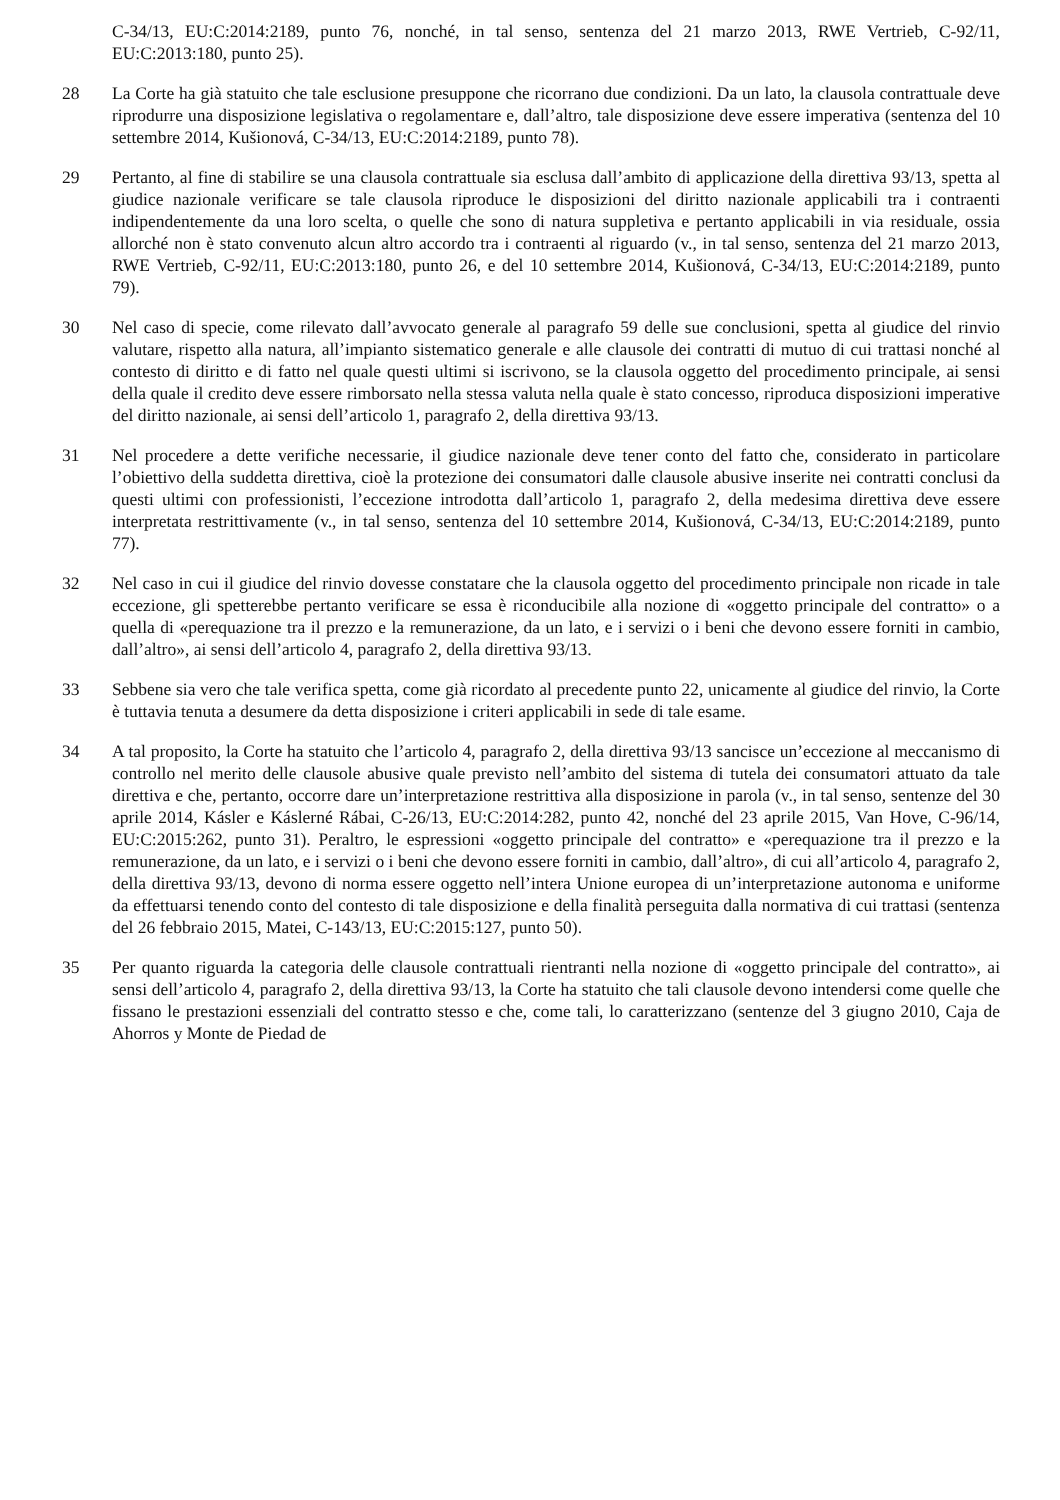C‑34/13, EU:C:2014:2189, punto 76, nonché, in tal senso, sentenza del 21 marzo 2013, RWE Vertrieb, C‑92/11, EU:C:2013:180, punto 25).
28 La Corte ha già statuito che tale esclusione presuppone che ricorrano due condizioni. Da un lato, la clausola contrattuale deve riprodurre una disposizione legislativa o regolamentare e, dall’altro, tale disposizione deve essere imperativa (sentenza del 10 settembre 2014, Kušionová, C‑34/13, EU:C:2014:2189, punto 78).
29 Pertanto, al fine di stabilire se una clausola contrattuale sia esclusa dall’ambito di applicazione della direttiva 93/13, spetta al giudice nazionale verificare se tale clausola riproduce le disposizioni del diritto nazionale applicabili tra i contraenti indipendentemente da una loro scelta, o quelle che sono di natura suppletiva e pertanto applicabili in via residuale, ossia allorché non è stato convenuto alcun altro accordo tra i contraenti al riguardo (v., in tal senso, sentenza del 21 marzo 2013, RWE Vertrieb, C‑92/11, EU:C:2013:180, punto 26, e del 10 settembre 2014, Kušionová, C‑34/13, EU:C:2014:2189, punto 79).
30 Nel caso di specie, come rilevato dall’avvocato generale al paragrafo 59 delle sue conclusioni, spetta al giudice del rinvio valutare, rispetto alla natura, all’impianto sistematico generale e alle clausole dei contratti di mutuo di cui trattasi nonché al contesto di diritto e di fatto nel quale questi ultimi si iscrivono, se la clausola oggetto del procedimento principale, ai sensi della quale il credito deve essere rimborsato nella stessa valuta nella quale è stato concesso, riproduca disposizioni imperative del diritto nazionale, ai sensi dell’articolo 1, paragrafo 2, della direttiva 93/13.
31 Nel procedere a dette verifiche necessarie, il giudice nazionale deve tener conto del fatto che, considerato in particolare l’obiettivo della suddetta direttiva, cioè la protezione dei consumatori dalle clausole abusive inserite nei contratti conclusi da questi ultimi con professionisti, l’eccezione introdotta dall’articolo 1, paragrafo 2, della medesima direttiva deve essere interpretata restrittivamente (v., in tal senso, sentenza del 10 settembre 2014, Kušionová, C‑34/13, EU:C:2014:2189, punto 77).
32 Nel caso in cui il giudice del rinvio dovesse constatare che la clausola oggetto del procedimento principale non ricade in tale eccezione, gli spetterebbe pertanto verificare se essa è riconducibile alla nozione di «oggetto principale del contratto» o a quella di «perequazione tra il prezzo e la remunerazione, da un lato, e i servizi o i beni che devono essere forniti in cambio, dall’altro», ai sensi dell’articolo 4, paragrafo 2, della direttiva 93/13.
33 Sebbene sia vero che tale verifica spetta, come già ricordato al precedente punto 22, unicamente al giudice del rinvio, la Corte è tuttavia tenuta a desumere da detta disposizione i criteri applicabili in sede di tale esame.
34 A tal proposito, la Corte ha statuito che l’articolo 4, paragrafo 2, della direttiva 93/13 sancisce un’eccezione al meccanismo di controllo nel merito delle clausole abusive quale previsto nell’ambito del sistema di tutela dei consumatori attuato da tale direttiva e che, pertanto, occorre dare un’interpretazione restrittiva alla disposizione in parola (v., in tal senso, sentenze del 30 aprile 2014, Kásler e Káslerné Rábai, C‑26/13, EU:C:2014:282, punto 42, nonché del 23 aprile 2015, Van Hove, C‑96/14, EU:C:2015:262, punto 31). Peraltro, le espressioni «oggetto principale del contratto» e «perequazione tra il prezzo e la remunerazione, da un lato, e i servizi o i beni che devono essere forniti in cambio, dall’altro», di cui all’articolo 4, paragrafo 2, della direttiva 93/13, devono di norma essere oggetto nell’intera Unione europea di un’interpretazione autonoma e uniforme da effettuarsi tenendo conto del contesto di tale disposizione e della finalità perseguita dalla normativa di cui trattasi (sentenza del 26 febbraio 2015, Matei, C‑143/13, EU:C:2015:127, punto 50).
35 Per quanto riguarda la categoria delle clausole contrattuali rientranti nella nozione di «oggetto principale del contratto», ai sensi dell’articolo 4, paragrafo 2, della direttiva 93/13, la Corte ha statuito che tali clausole devono intendersi come quelle che fissano le prestazioni essenziali del contratto stesso e che, come tali, lo caratterizzano (sentenze del 3 giugno 2010, Caja de Ahorros y Monte de Piedad de